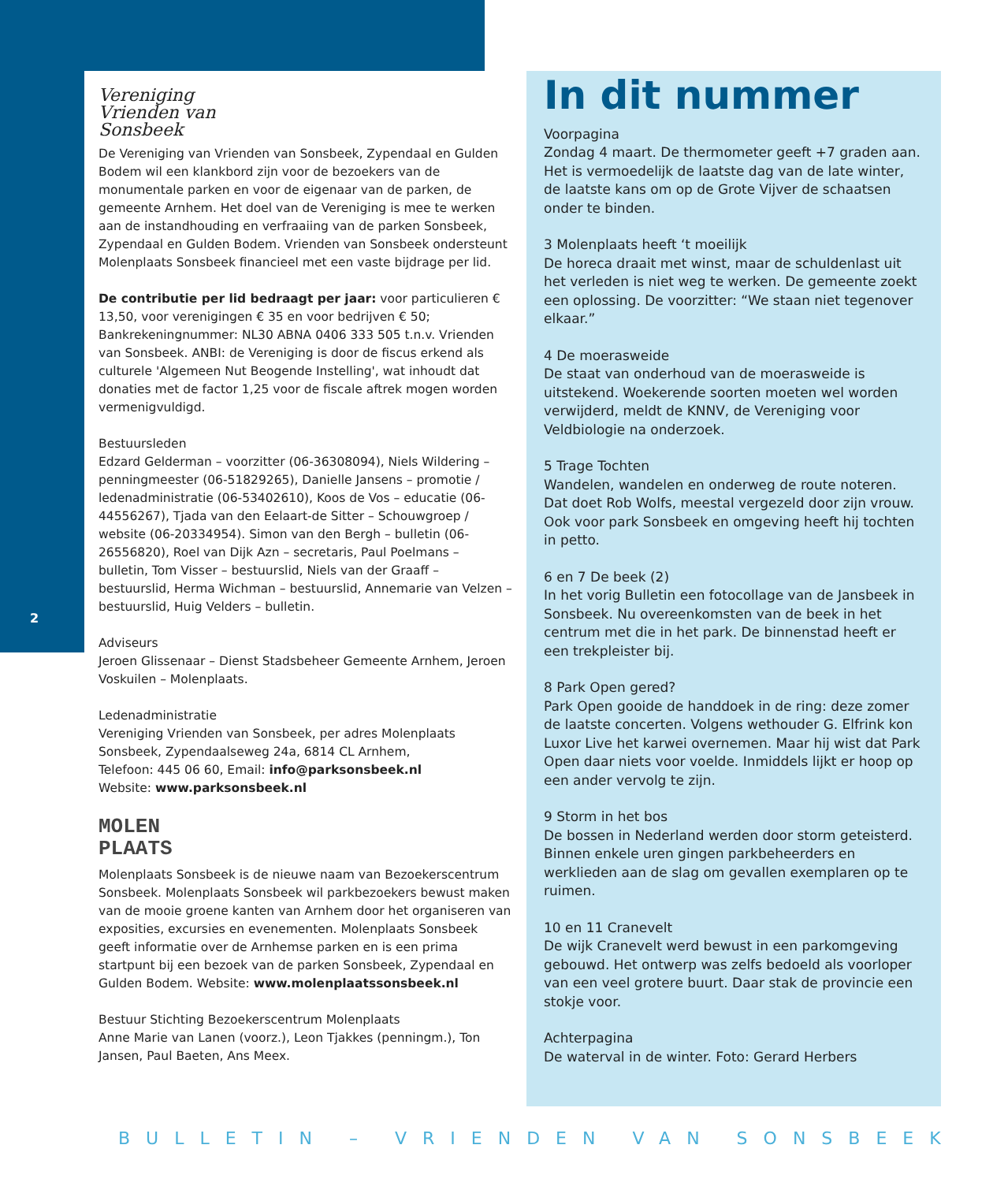2
Vereniging
Vrienden van
Sonsbeek
De Vereniging van Vrienden van Sonsbeek, Zypendaal en Gulden Bodem wil een klankbord zijn voor de bezoekers van de monumentale parken en voor de eigenaar van de parken, de gemeente Arnhem. Het doel van de Vereniging is mee te werken aan de instandhouding en verfraaiing van de parken Sonsbeek, Zypendaal en Gulden Bodem. Vrienden van Sonsbeek ondersteunt Molenplaats Sonsbeek financieel met een vaste bijdrage per lid.
De contributie per lid bedraagt per jaar: voor particulieren € 13,50, voor verenigingen € 35 en voor bedrijven € 50; Bankrekeningnummer: NL30 ABNA 0406 333 505 t.n.v. Vrienden van Sonsbeek. ANBI: de Vereniging is door de fiscus erkend als culturele 'Algemeen Nut Beogende Instelling', wat inhoudt dat donaties met de factor 1,25 voor de fiscale aftrek mogen worden vermenigvuldigd.
Bestuursleden
Edzard Gelderman – voorzitter (06-36308094), Niels Wildering – penningmeester (06-51829265), Danielle Jansens – promotie / ledenadministratie (06-53402610), Koos de Vos – educatie (06-44556267), Tjada van den Eelaart-de Sitter – Schouwgroep / website (06-20334954). Simon van den Bergh – bulletin (06-26556820), Roel van Dijk Azn – secretaris, Paul Poelmans – bulletin, Tom Visser – bestuurslid, Niels van der Graaff – bestuurslid, Herma Wichman – bestuurslid, Annemarie van Velzen – bestuurslid, Huig Velders – bulletin.
Adviseurs
Jeroen Glissenaar – Dienst Stadsbeheer Gemeente Arnhem, Jeroen Voskuilen – Molenplaats.
Ledenadministratie
Vereniging Vrienden van Sonsbeek, per adres Molenplaats Sonsbeek, Zypendaalseweg 24a, 6814 CL Arnhem,
Telefoon: 445 06 60, Email: info@parksonsbeek.nl
Website: www.parksonsbeek.nl
MOLEN
PLAATS
Molenplaats Sonsbeek is de nieuwe naam van Bezoekerscentrum Sonsbeek. Molenplaats Sonsbeek wil parkbezoekers bewust maken van de mooie groene kanten van Arnhem door het organiseren van exposities, excursies en evenementen. Molenplaats Sonsbeek geeft informatie over de Arnhemse parken en is een prima startpunt bij een bezoek van de parken Sonsbeek, Zypendaal en Gulden Bodem. Website: www.molenplaatssonsbeek.nl
Bestuur Stichting Bezoekerscentrum Molenplaats
Anne Marie van Lanen (voorz.), Leon Tjakkes (penningm.), Ton Jansen, Paul Baeten, Ans Meex.
In dit nummer
Voorpagina
Zondag 4 maart. De thermometer geeft +7 graden aan. Het is vermoedelijk de laatste dag van de late winter, de laatste kans om op de Grote Vijver de schaatsen onder te binden.
3 Molenplaats heeft ‘t moeilijk
De horeca draait met winst, maar de schuldenlast uit het verleden is niet weg te werken. De gemeente zoekt een oplossing. De voorzitter: “We staan niet tegenover elkaar.”
4 De moerasweide
De staat van onderhoud van de moerasweide is uitstekend. Woekerende soorten moeten wel worden verwijderd, meldt de KNNV, de Vereniging voor Veldbiologie na onderzoek.
5 Trage Tochten
Wandelen, wandelen en onderweg de route noteren. Dat doet Rob Wolfs, meestal vergezeld door zijn vrouw. Ook voor park Sonsbeek en omgeving heeft hij tochten in petto.
6 en 7 De beek (2)
In het vorig Bulletin een fotocollage van de Jansbeek in Sonsbeek. Nu overeenkomsten van de beek in het centrum met die in het park. De binnenstad heeft er een trekpleister bij.
8 Park Open gered?
Park Open gooide de handdoek in de ring: deze zomer de laatste concerten. Volgens wethouder G. Elfrink kon Luxor Live het karwei overnemen. Maar hij wist dat Park Open daar niets voor voelde. Inmiddels lijkt er hoop op een ander vervolg te zijn.
9 Storm in het bos
De bossen in Nederland werden door storm geteisterd. Binnen enkele uren gingen parkbeheerders en werklieden aan de slag om gevallen exemplaren op te ruimen.
10 en 11 Cranevelt
De wijk Cranevelt werd bewust in een parkomgeving gebouwd. Het ontwerp was zelfs bedoeld als voorloper van een veel grotere buurt. Daar stak de provincie een stokje voor.
Achterpagina
De waterval in de winter. Foto: Gerard Herbers
BULLETIN – VRIENDEN VAN SONSBEEK